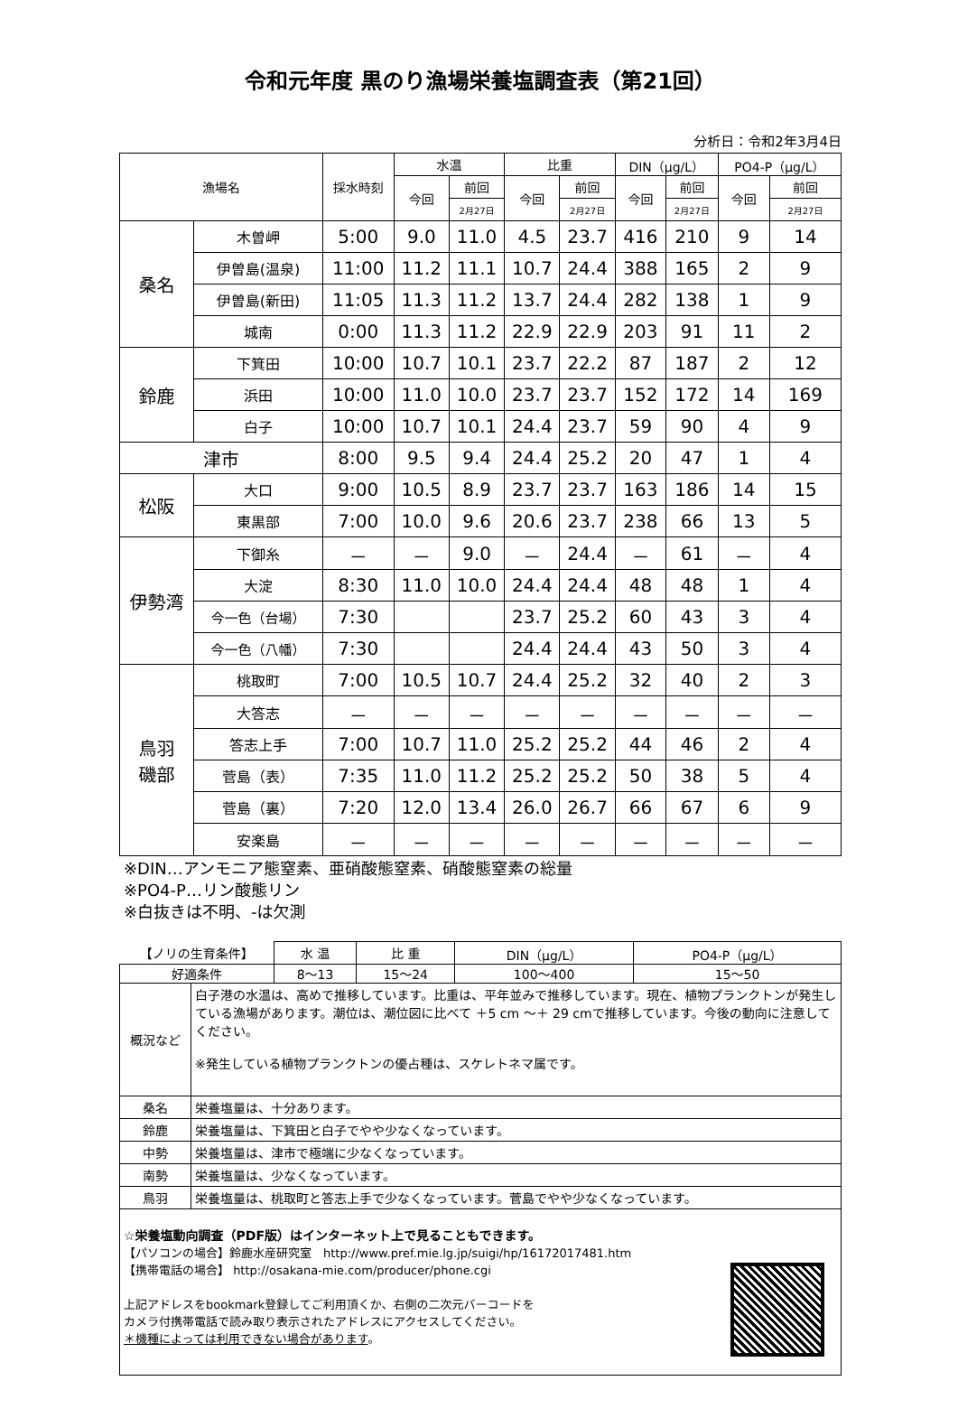令和元年度 黒のり漁場栄養塩調査表（第21回）
分析日：令和2年3月4日
| 漁場名 | | 採水時刻 | 水温 | | 比重 | | DIN（μg/L） | | PO4-P（μg/L） | |
| --- | --- | --- | --- | --- | --- | --- | --- | --- | --- | --- |
| | | | 今回 | 前回 | 今回 | 前回 | 今回 | 前回 | 今回 | 前回 |
| | | | | 2月27日 | | 2月27日 | | 2月27日 | | 2月27日 |
| 桑名 | 木曽岬 | 5:00 | 9.0 | 11.0 | 4.5 | 23.7 | 416 | 210 | 9 | 14 |
| | 伊曽島(温泉) | 11:00 | 11.2 | 11.1 | 10.7 | 24.4 | 388 | 165 | 2 | 9 |
| | 伊曽島(新田) | 11:05 | 11.3 | 11.2 | 13.7 | 24.4 | 282 | 138 | 1 | 9 |
| | 城南 | 0:00 | 11.3 | 11.2 | 22.9 | 22.9 | 203 | 91 | 11 | 2 |
| 鈴鹿 | 下箕田 | 10:00 | 10.7 | 10.1 | 23.7 | 22.2 | 87 | 187 | 2 | 12 |
| | 浜田 | 10:00 | 11.0 | 10.0 | 23.7 | 23.7 | 152 | 172 | 14 | 169 |
| | 白子 | 10:00 | 10.7 | 10.1 | 24.4 | 23.7 | 59 | 90 | 4 | 9 |
| 津市 | | 8:00 | 9.5 | 9.4 | 24.4 | 25.2 | 20 | 47 | 1 | 4 |
| 松阪 | 大口 | 9:00 | 10.5 | 8.9 | 23.7 | 23.7 | 163 | 186 | 14 | 15 |
| | 東黒部 | 7:00 | 10.0 | 9.6 | 20.6 | 23.7 | 238 | 66 | 13 | 5 |
| 伊勢湾 | 下御糸 | － | － | 9.0 | － | 24.4 | － | 61 | － | 4 |
| | 大淀 | 8:30 | 11.0 | 10.0 | 24.4 | 24.4 | 48 | 48 | 1 | 4 |
| | 今一色（台場） | 7:30 | | | 23.7 | 25.2 | 60 | 43 | 3 | 4 |
| | 今一色（八幡） | 7:30 | | | 24.4 | 24.4 | 43 | 50 | 3 | 4 |
| 鳥羽 磯部 | 桃取町 | 7:00 | 10.5 | 10.7 | 24.4 | 25.2 | 32 | 40 | 2 | 3 |
| | 大答志 | － | － | － | － | － | － | － | － | － |
| | 答志上手 | 7:00 | 10.7 | 11.0 | 25.2 | 25.2 | 44 | 46 | 2 | 4 |
| | 菅島（表） | 7:35 | 11.0 | 11.2 | 25.2 | 25.2 | 50 | 38 | 5 | 4 |
| | 菅島（裏） | 7:20 | 12.0 | 13.4 | 26.0 | 26.7 | 66 | 67 | 6 | 9 |
| | 安楽島 | － | － | － | － | － | － | － | － | － |
※DIN…アンモニア態窒素、亜硝酸態窒素、硝酸態窒素の総量
※PO4-P…リン酸態リン
※白抜きは不明、-は欠測
| 【ノリの生育条件】 | | 水 温 | 比 重 | DIN（μg/L） | PO4-P（μg/L） |
| --- | --- | --- | --- | --- | --- |
| 好適条件 | | 8～13 | 15～24 | 100～400 | 15～50 |
| 概況など | 白子港の水温は、高めで推移しています。比重は、平年並みで推移しています。現在、植物プランクトンが発生している漁場があります。潮位は、潮位図に比べて ＋5 cm ～＋ 29 cmで推移しています。今後の動向に注意してください。 ※発生している植物プランクトンの優占種は、スケレトネマ属です。 | | | | |
| 桑名 | 栄養塩量は、十分あります。 | | | | |
| 鈴鹿 | 栄養塩量は、下箕田と白子でやや少なくなっています。 | | | | |
| 中勢 | 栄養塩量は、津市で極端に少なくなっています。 | | | | |
| 南勢 | 栄養塩量は、少なくなっています。 | | | | |
| 鳥羽 | 栄養塩量は、桃取町と答志上手で少なくなっています。菅島でやや少なくなっています。 | | | | |
☆栄養塩動向調査（PDF版）はインターネット上で見ることもできます。
【パソコンの場合】鈴鹿水産研究室　http://www.pref.mie.lg.jp/suigi/hp/16172017481.htm
【携帯電話の場合】 http://osakana-mie.com/producer/phone.cgi
上記アドレスをbookmark登録してご利用頂くか、右側の二次元バーコードを
カメラ付携帯電話で読み取り表示されたアドレスにアクセスしてください。
＊機種によっては利用できない場合があります。